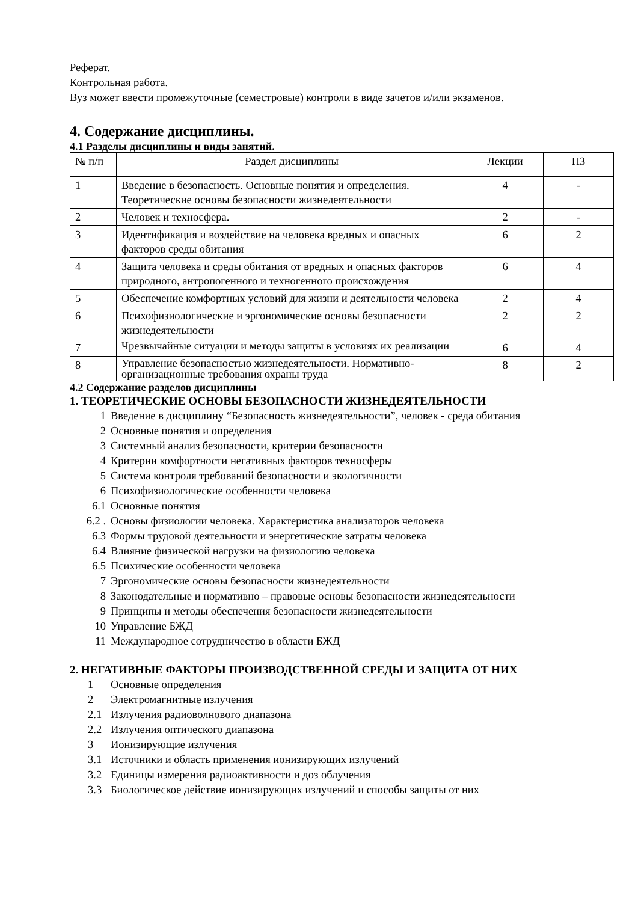Реферат.
Контрольная работа.
Вуз может ввести промежуточные (семестровые) контроли в виде зачетов и/или экзаменов.
4. Содержание дисциплины.
4.1 Разделы дисциплины и виды занятий.
| № п/п | Раздел дисциплины | Лекции | ПЗ |
| 1 | Введение в безопасность. Основные понятия и определения. Теоретические основы безопасности жизнедеятельности | 4 | - |
| 2 | Человек и техносфера. | 2 | - |
| 3 | Идентификация и воздействие на человека вредных и опасных факторов среды обитания | 6 | 2 |
| 4 | Защита человека и среды обитания от вредных и опасных факторов природного, антропогенного и техногенного происхождения | 6 | 4 |
| 5 | Обеспечение комфортных условий для жизни и деятельности человека | 2 | 4 |
| 6 | Психофизиологические и эргономические основы безопасности жизнедеятельности | 2 | 2 |
| 7 | Чрезвычайные ситуации и методы защиты в условиях их реализации | 6 | 4 |
| 8 | Управление безопасностью жизнедеятельности. Нормативно-организационные требования охраны труда | 8 | 2 |
4.2 Содержание разделов дисциплины
1. ТЕОРЕТИЧЕСКИЕ ОСНОВЫ БЕЗОПАСНОСТИ ЖИЗНЕДЕЯТЕЛЬНОСТИ
1 Введение в дисциплину “Безопасность жизнедеятельности”, человек - среда обитания
2 Основные понятия и определения
3 Системный анализ безопасности, критерии безопасности
4 Критерии комфортности негативных факторов техносферы
5 Система контроля требований безопасности и экологичности
6 Психофизиологические особенности человека
6.1 Основные понятия
6.2 . Основы физиологии человека. Характеристика анализаторов человека
6.3 Формы трудовой деятельности и энергетические затраты человека
6.4 Влияние физической нагрузки на физиологию человека
6.5 Психические особенности человека
7 Эргономические основы безопасности жизнедеятельности
8 Законодательные и нормативно – правовые основы безопасности жизнедеятельности
9 Принципы и методы обеспечения безопасности жизнедеятельности
10 Управление БЖД
11 Международное сотрудничество в области БЖД
2. НЕГАТИВНЫЕ ФАКТОРЫ ПРОИЗВОДСТВЕННОЙ СРЕДЫ И ЗАЩИТА ОТ НИХ
1 Основные определения
2 Электромагнитные излучения
2.1 Излучения радиоволнового диапазона
2.2 Излучения оптического диапазона
3 Ионизирующие излучения
3.1 Источники и область применения ионизирующих излучений
3.2 Единицы измерения радиоактивности и доз облучения
3.3 Биологическое действие ионизирующих излучений и способы защиты от них